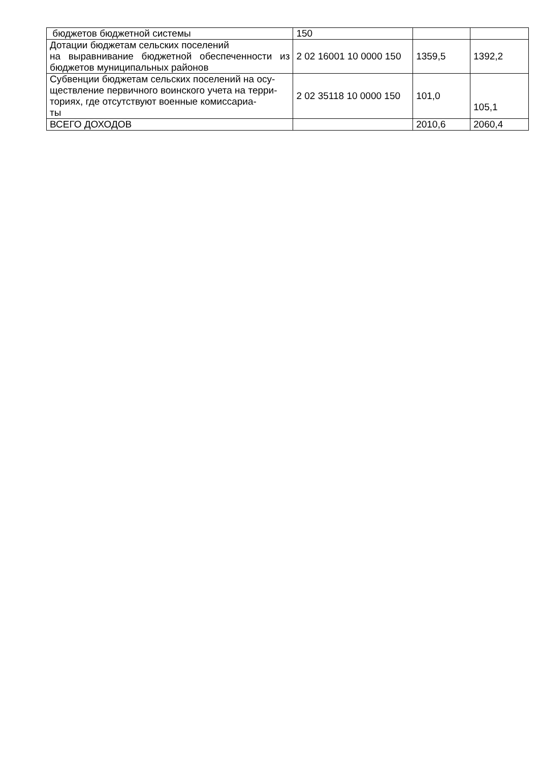| бюджетов бюджетной системы | 150 | | |
| Дотации бюджетам сельских поселений на выравнивание бюджетной обеспеченности из бюджетов муниципальных районов | 2 02 16001 10 0000 150 | 1359,5 | 1392,2 |
| Субвенции бюджетам сельских поселений на осу- ществление первичного воинского учета на терри- ториях, где отсутствуют военные комиссариа- ты | 2 02 35118 10 0000 150 | 101,0 | 105,1 |
| ВСЕГО ДОХОДОВ | | 2010,6 | 2060,4 |